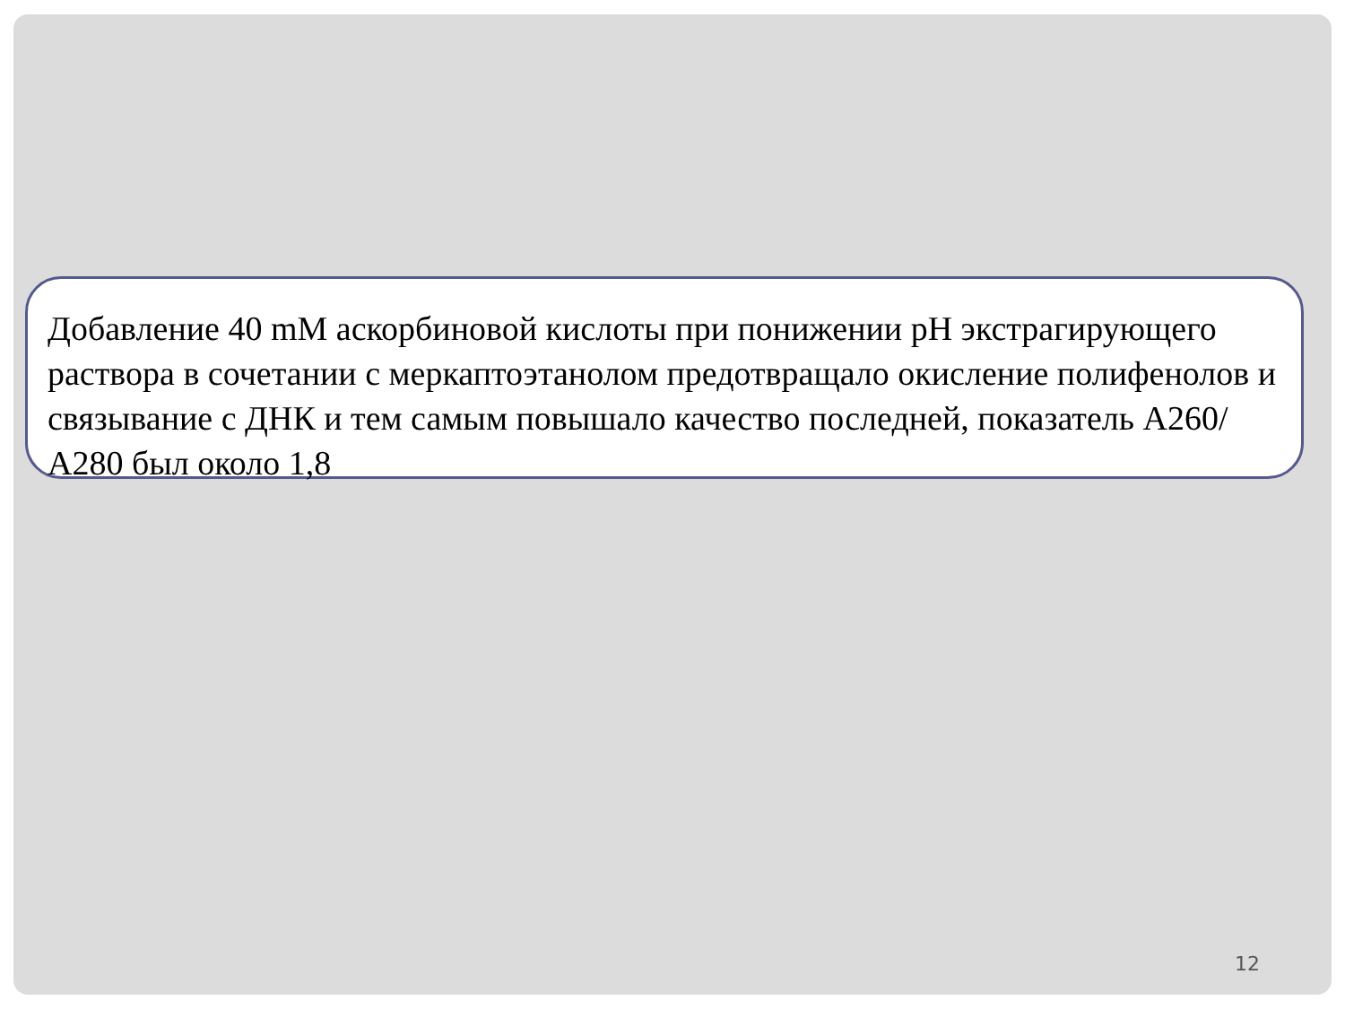Добавление 40 mM аскорбиновой кислоты при понижении pH экстрагирующего раствора в сочетании с меркаптоэтанолом предотвращало окисление полифенолов и связывание с ДНК и тем самым повышало качество последней, показатель А260/А280 был около 1,8
12